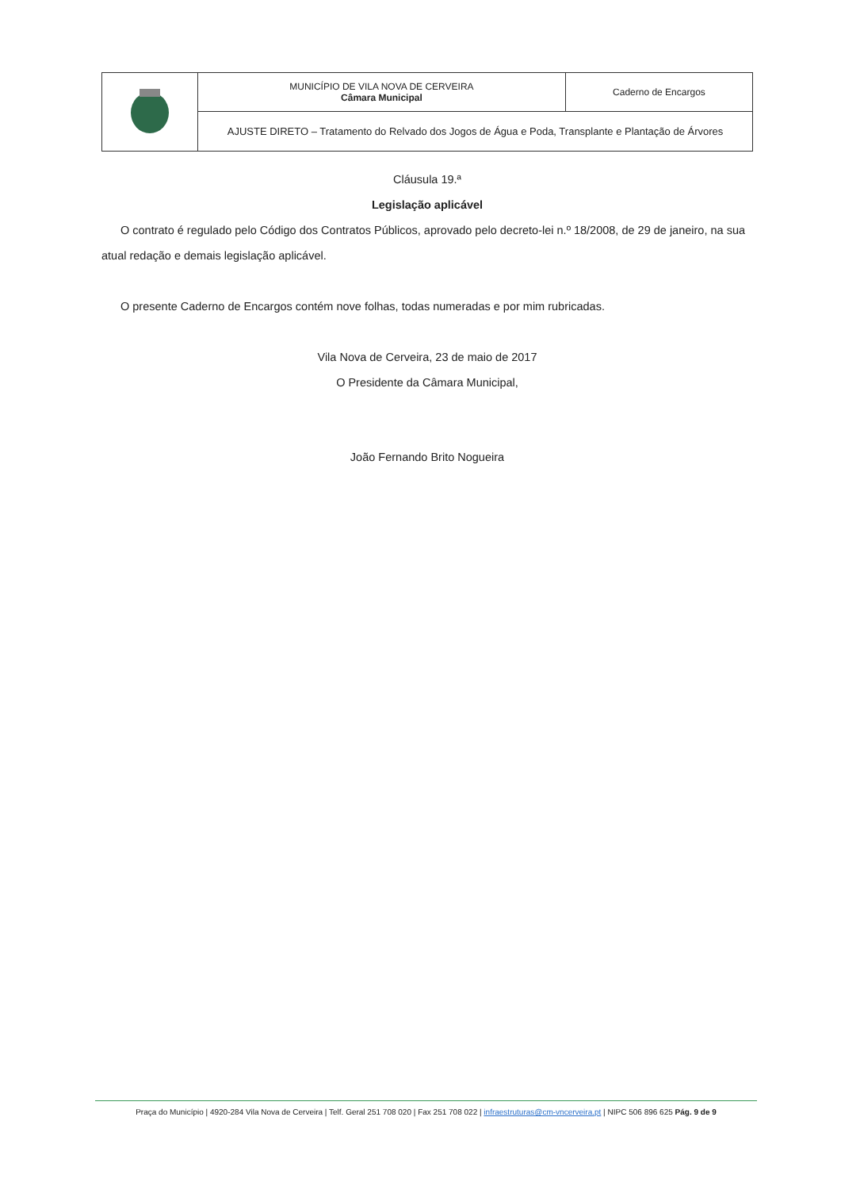| | MUNICÍPIO DE VILA NOVA DE CERVEIRA Câmara Municipal | Caderno de Encargos |
| | AJUSTE DIRETO – Tratamento do Relvado dos Jogos de Água e Poda, Transplante e Plantação de Árvores | |
Cláusula 19.ª
Legislação aplicável
O contrato é regulado pelo Código dos Contratos Públicos, aprovado pelo decreto-lei n.º 18/2008, de 29 de janeiro, na sua atual redação e demais legislação aplicável.
O presente Caderno de Encargos contém nove folhas, todas numeradas e por mim rubricadas.
Vila Nova de Cerveira, 23 de maio de 2017
O Presidente da Câmara Municipal,
João Fernando Brito Nogueira
Praça do Município | 4920-284 Vila Nova de Cerveira | Telf. Geral 251 708 020 | Fax 251 708 022 | infraestruturas@cm-vncerveira.pt | NIPC 506 896 625 Pág. 9 de 9